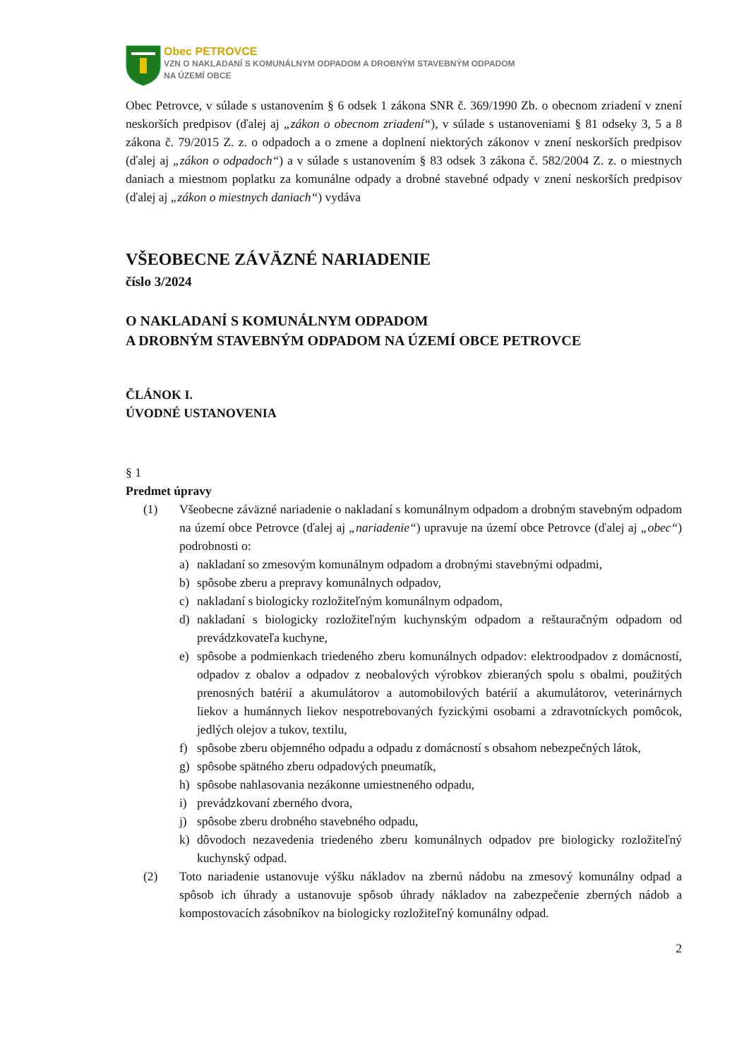Obec PETROVCE
VZN O NAKLADANÍ S KOMUNÁLNYM ODPADOM A DROBNÝM STAVEBNÝM ODPADOM
NA ÚZEMÍ OBCE
Obec Petrovce, v súlade s ustanovením § 6 odsek 1 zákona SNR č. 369/1990 Zb. o obecnom zriadení v znení neskorších predpisov (ďalej aj „zákon o obecnom zriadení“), v súlade s ustanoveniami § 81 odseky 3, 5 a 8 zákona č. 79/2015 Z. z. o odpadoch a o zmene a doplnení niektorých zákonov v znení neskorších predpisov (ďalej aj „zákon o odpadoch“) a v súlade s ustanovením § 83 odsek 3 zákona č. 582/2004 Z. z. o miestnych daniach a miestnom poplatku za komunálne odpady a drobné stavebné odpady v znení neskorších predpisov (ďalej aj „zákon o miestnych daniach“) vydáva
VŠEOBECNE ZÁVÄZNÉ NARIADENIE
číslo 3/2024
O NAKLADANÍ S KOMUNÁLNYM ODPADOM
A DROBNÝM STAVEBNÝM ODPADOM NA ÚZEMÍ OBCE PETROVCE
ČLÁNOK I.
ÚVODNÉ USTANOVENIA
§ 1
Predmet úpravy
(1) Všeobecne záväzné nariadenie o nakladaní s komunálnym odpadom a drobným stavebným odpadom na území obce Petrovce (ďalej aj „nariadenie“) upravuje na území obce Petrovce (ďalej aj „obec“) podrobnosti o:
a) nakladaní so zmesovým komunálnym odpadom a drobnými stavebnými odpadmi,
b) spôsobe zberu a prepravy komunálnych odpadov,
c) nakladaní s biologicky rozložiteľným komunálnym odpadom,
d) nakladaní s biologicky rozložiteľným kuchynským odpadom a reštauračným odpadom od prevádzkovateľa kuchyne,
e) spôsobe a podmienkach triedeného zberu komunálnych odpadov: elektroodpadov z domácností, odpadov z obalov a odpadov z neobalových výrobkov zbieraných spolu s obalmi, použitých prenosných batérií a akumulátorov a automobilových batérií a akumulátorov, veterinárnych liekov a humánnych liekov nespotrebovaných fyzickými osobami a zdravotníckych pomôcok, jedlých olejov a tukov, textilu,
f) spôsobe zberu objemného odpadu a odpadu z domácností s obsahom nebezpečných látok,
g) spôsobe spätného zberu odpadových pneumatík,
h) spôsobe nahlasovania nezákonne umiestneného odpadu,
i) prevádzkovaní zberného dvora,
j) spôsobe zberu drobného stavebného odpadu,
k) dôvodoch nezavedenia triedeného zberu komunálnych odpadov pre biologicky rozložiteľný kuchynský odpad.
(2) Toto nariadenie ustanovuje výšku nákladov na zbernú nádobu na zmesový komunálny odpad a spôsob ich úhrady a ustanovuje spôsob úhrady nákladov na zabezpečenie zberných nádob a kompostovacích zásobníkov na biologicky rozložiteľný komunálny odpad.
2